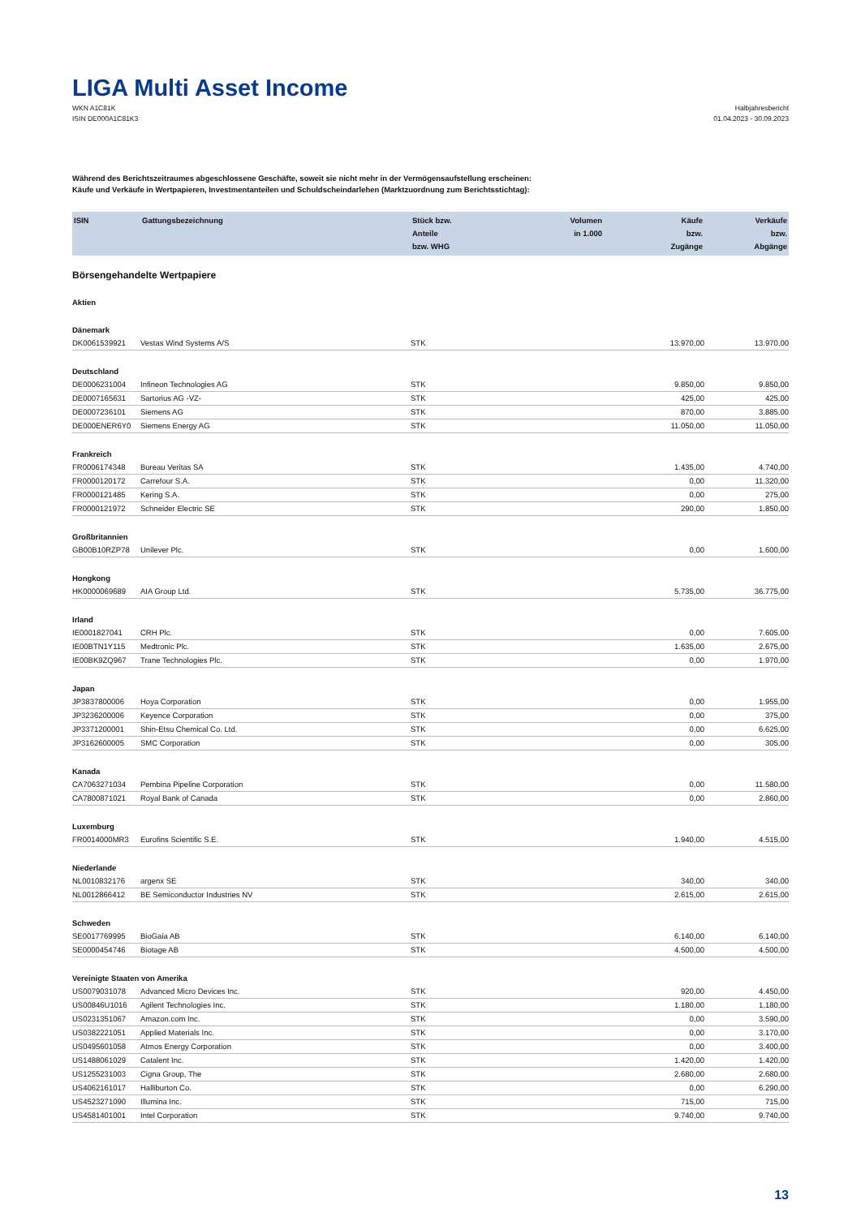LIGA Multi Asset Income
WKN A1C81K
ISIN DE000A1C81K3
Halbjahresbericht
01.04.2023 - 30.09.2023
Während des Berichtszeitraumes abgeschlossene Geschäfte, soweit sie nicht mehr in der Vermögensaufstellung erscheinen:
Käufe und Verkäufe in Wertpapieren, Investmentanteilen und Schuldscheindarlehen (Marktzuordnung zum Berichtsstichtag):
| ISIN | Gattungsbezeichnung | Stück bzw. Anteile bzw. WHG | Volumen in 1.000 | Käufe bzw. Zugänge | Verkäufe bzw. Abgänge |
| --- | --- | --- | --- | --- | --- |
| Börsengehandelte Wertpapiere | | | | | |
| Aktien | | | | | |
| Dänemark | | | | | |
| DK0061539921 | Vestas Wind Systems A/S | STK | | 13.970,00 | 13.970,00 |
| Deutschland | | | | | |
| DE0006231004 | Infineon Technologies AG | STK | | 9.850,00 | 9.850,00 |
| DE0007165631 | Sartorius AG -VZ- | STK | | 425,00 | 425,00 |
| DE0007236101 | Siemens AG | STK | | 870,00 | 3.885,00 |
| DE000ENER6Y0 | Siemens Energy AG | STK | | 11.050,00 | 11.050,00 |
| Frankreich | | | | | |
| FR0006174348 | Bureau Veritas SA | STK | | 1.435,00 | 4.740,00 |
| FR0000120172 | Carrefour S.A. | STK | | 0,00 | 11.320,00 |
| FR0000121485 | Kering S.A. | STK | | 0,00 | 275,00 |
| FR0000121972 | Schneider Electric SE | STK | | 290,00 | 1.850,00 |
| Großbritannien | | | | | |
| GB00B10RZP78 | Unilever Plc. | STK | | 0,00 | 1.600,00 |
| Hongkong | | | | | |
| HK0000069689 | AIA Group Ltd. | STK | | 5.735,00 | 36.775,00 |
| Irland | | | | | |
| IE0001827041 | CRH Plc. | STK | | 0,00 | 7.605,00 |
| IE00BTN1Y115 | Medtronic Plc. | STK | | 1.635,00 | 2.675,00 |
| IE00BK9ZQ967 | Trane Technologies Plc. | STK | | 0,00 | 1.970,00 |
| Japan | | | | | |
| JP3837800006 | Hoya Corporation | STK | | 0,00 | 1.955,00 |
| JP3236200006 | Keyence Corporation | STK | | 0,00 | 375,00 |
| JP3371200001 | Shin-Etsu Chemical Co. Ltd. | STK | | 0,00 | 6.625,00 |
| JP3162600005 | SMC Corporation | STK | | 0,00 | 305,00 |
| Kanada | | | | | |
| CA7063271034 | Pembina Pipeline Corporation | STK | | 0,00 | 11.580,00 |
| CA7800871021 | Royal Bank of Canada | STK | | 0,00 | 2.860,00 |
| Luxemburg | | | | | |
| FR0014000MR3 | Eurofins Scientific S.E. | STK | | 1.940,00 | 4.515,00 |
| Niederlande | | | | | |
| NL0010832176 | argenx SE | STK | | 340,00 | 340,00 |
| NL0012866412 | BE Semiconductor Industries NV | STK | | 2.615,00 | 2.615,00 |
| Schweden | | | | | |
| SE0017769995 | BioGaia AB | STK | | 6.140,00 | 6.140,00 |
| SE0000454746 | Biotage AB | STK | | 4.500,00 | 4.500,00 |
| Vereinigte Staaten von Amerika | | | | | |
| US0079031078 | Advanced Micro Devices Inc. | STK | | 920,00 | 4.450,00 |
| US00846U1016 | Agilent Technologies Inc. | STK | | 1.180,00 | 1.180,00 |
| US0231351067 | Amazon.com Inc. | STK | | 0,00 | 3.590,00 |
| US0382221051 | Applied Materials Inc. | STK | | 0,00 | 3.170,00 |
| US0495601058 | Atmos Energy Corporation | STK | | 0,00 | 3.400,00 |
| US1488061029 | Catalent Inc. | STK | | 1.420,00 | 1.420,00 |
| US1255231003 | Cigna Group, The | STK | | 2.680,00 | 2.680,00 |
| US4062161017 | Halliburton Co. | STK | | 0,00 | 6.290,00 |
| US4523271090 | Illumina Inc. | STK | | 715,00 | 715,00 |
| US4581401001 | Intel Corporation | STK | | 9.740,00 | 9.740,00 |
13